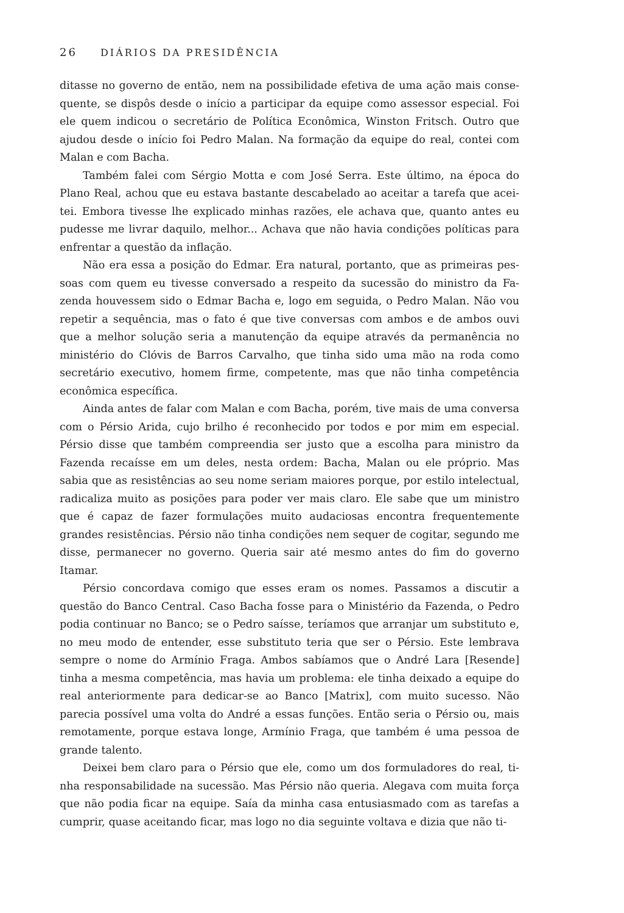26 DIÁRIOS DA PRESIDÊNCIA
ditasse no governo de então, nem na possibilidade efetiva de uma ação mais conse­quente, se dispôs desde o início a participar da equipe como assessor especial. Foi ele quem indicou o secretário de Política Econômica, Winston Fritsch. Outro que ajudou desde o início foi Pedro Malan. Na formação da equipe do real, contei com Malan e com Bacha.
Também falei com Sérgio Motta e com José Serra. Este último, na época do Plano Real, achou que eu estava bastante descabelado ao aceitar a tarefa que acei­tei. Embora tivesse lhe explicado minhas razões, ele achava que, quanto antes eu pudesse me livrar daquilo, melhor... Achava que não havia condições políticas para enfrentar a questão da inflação.
Não era essa a posição do Edmar. Era natural, portanto, que as primeiras pes­soas com quem eu tivesse conversado a respeito da sucessão do ministro da Fa­zenda houvessem sido o Edmar Bacha e, logo em seguida, o Pedro Malan. Não vou repetir a sequência, mas o fato é que tive conversas com ambos e de ambos ouvi que a melhor solução seria a manutenção da equipe através da permanência no ministério do Clóvis de Barros Carvalho, que tinha sido uma mão na roda como secretário executivo, homem firme, competente, mas que não tinha competência econômica específica.
Ainda antes de falar com Malan e com Bacha, porém, tive mais de uma conver­sa com o Pérsio Arida, cujo brilho é reconhecido por todos e por mim em especial. Pérsio disse que também compreendia ser justo que a escolha para ministro da Fazenda recaísse em um deles, nesta ordem: Bacha, Malan ou ele próprio. Mas sabia que as resistências ao seu nome seriam maiores porque, por estilo intelectual, ra­dicaliza muito as posições para poder ver mais claro. Ele sabe que um ministro que é capaz de fazer formulações muito audaciosas encontra frequentemente grandes resistências. Pérsio não tinha condições nem sequer de cogitar, segundo me disse, permanecer no governo. Queria sair até mesmo antes do fim do governo Itamar.
Pérsio concordava comigo que esses eram os nomes. Passamos a discutir a questão do Banco Central. Caso Bacha fosse para o Ministério da Fazenda, o Pedro podia continuar no Banco; se o Pedro saísse, teríamos que arranjar um substituto e, no meu modo de entender, esse substituto teria que ser o Pérsio. Este lembrava sempre o nome do Armínio Fraga. Ambos sabíamos que o André Lara [Resende] tinha a mesma competência, mas havia um problema: ele tinha deixado a equipe do real anteriormente para dedicar-se ao Banco [Matrix], com muito sucesso. Não parecia possível uma volta do André a essas funções. Então seria o Pérsio ou, mais remotamente, porque estava longe, Armínio Fraga, que também é uma pessoa de grande talento.
Deixei bem claro para o Pérsio que ele, como um dos formuladores do real, ti­nha responsabilidade na sucessão. Mas Pérsio não queria. Alegava com muita força que não podia ficar na equipe. Saía da minha casa entusiasmado com as tarefas a cumprir, quase aceitando ficar, mas logo no dia seguinte voltava e dizia que não ti-